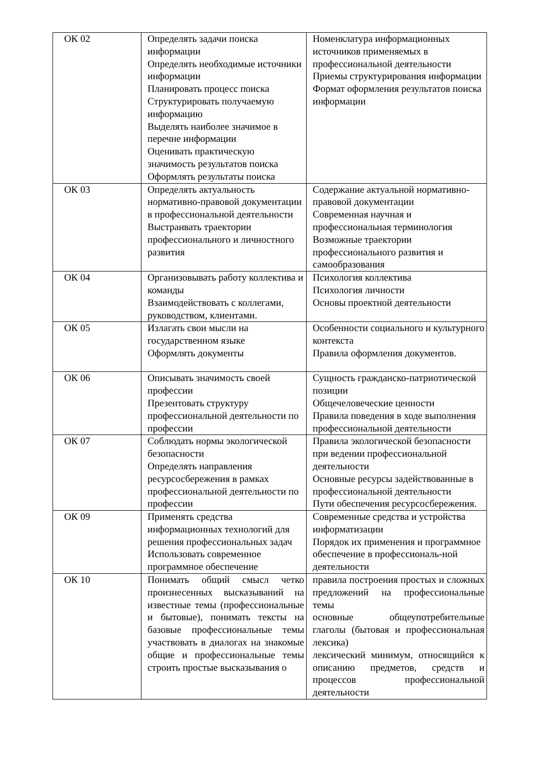| ОК 02 | Определять задачи поиска информации Определять необходимые источники информации Планировать процесс поиска Структурировать получаемую информацию Выделять наиболее значимое в перечне информации Оценивать практическую значимость результатов поиска Оформлять результаты поиска | Номенклатура информационных источников применяемых в профессиональной деятельности Приемы структурирования информации Формат оформления результатов поиска информации |
| ОК 03 | Определять актуальность нормативно-правовой документации в профессиональной деятельности Выстраивать траектории профессионального и личностного развития | Содержание актуальной нормативно-правовой документации Современная научная и профессиональная терминология Возможные траектории профессионального развития и самообразования |
| ОК 04 | Организовывать работу коллектива и команды Взаимодействовать с коллегами, руководством, клиентами. | Психология коллектива Психология личности Основы проектной деятельности |
| ОК 05 | Излагать свои мысли на государственном языке Оформлять документы | Особенности социального и культурного контекста Правила оформления документов. |
| ОК 06 | Описывать значимость своей профессии Презентовать структуру профессиональной деятельности по профессии | Сущность гражданско-патриотической позиции Общечеловеческие ценности Правила поведения в ходе выполнения профессиональной деятельности |
| ОК 07 | Соблюдать нормы экологической безопасности Определять направления ресурсосбережения в рамках профессиональной деятельности по профессии | Правила экологической безопасности при ведении профессиональной деятельности Основные ресурсы задействованные в профессиональной деятельности Пути обеспечения ресурсосбережения. |
| ОК 09 | Применять средства информационных технологий для решения профессиональных задач Использовать современное программное обеспечение | Современные средства и устройства информатизации Порядок их применения и программное обеспечение в профессиональ-ной деятельности |
| ОК 10 | Понимать общий смысл четко произнесенных высказываний на известные темы (профессиональные и бытовые), понимать тексты на базовые профессиональные темы участвовать в диалогах на знакомые общие и профессиональные темы строить простые высказывания о | правила построения простых и сложных предложений на профессиональные темы основные общеупотребительные глаголы (бытовая и профессиональная лексика) лексический минимум, относящийся к описанию предметов, средств и процессов профессиональной деятельности |